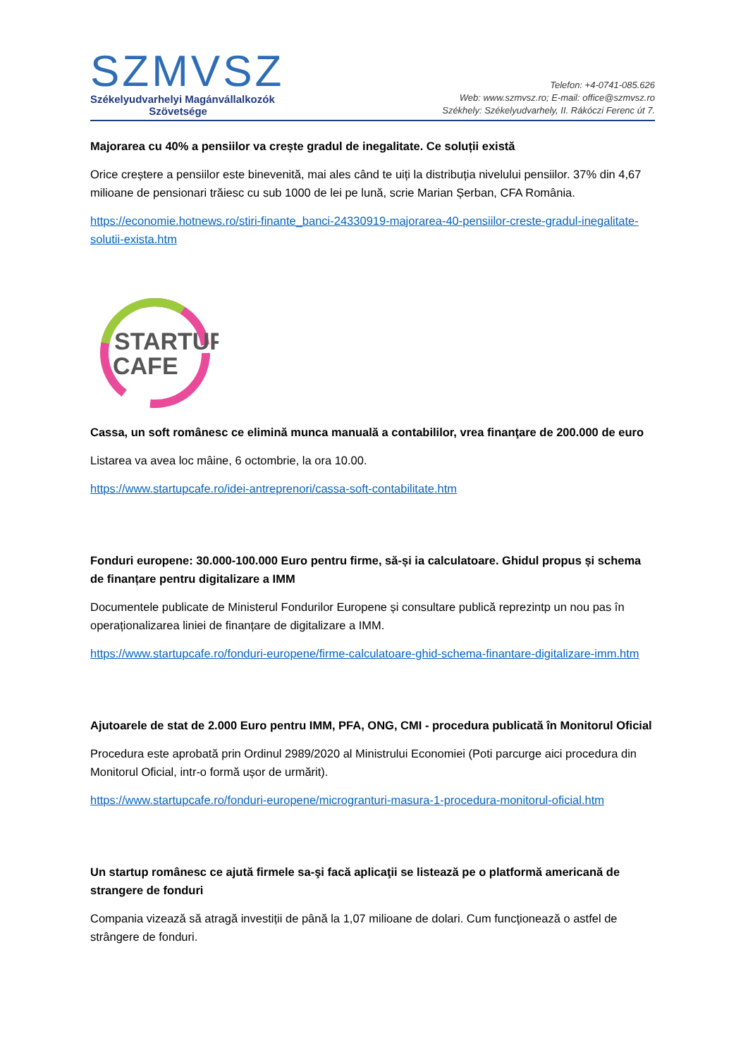SZMVSZ
Székelyudvarhelyi Magánvállalkozók
Szövetsége
Telefon: +4-0741-085.626
Web: www.szmvsz.ro; E-mail: office@szmvsz.ro
Székhely: Székelyudvarhely, II. Rákóczi Ferenc út 7.
Majorarea cu 40% a pensiilor va crește gradul de inegalitate. Ce soluții există
Orice creștere a pensiilor este binevenită, mai ales când te uiți la distribuția nivelului pensiilor. 37% din 4,67 milioane de pensionari trăiesc cu sub 1000 de lei pe lună, scrie Marian Șerban, CFA România.
https://economie.hotnews.ro/stiri-finante_banci-24330919-majorarea-40-pensiilor-creste-gradul-inegalitate-solutii-exista.htm
STARTUP
CAFE
Cassa, un soft românesc ce elimină munca manuală a contabililor, vrea finanţare de 200.000 de euro
Listarea va avea loc mâine, 6 octombrie, la ora 10.00.
https://www.startupcafe.ro/idei-antreprenori/cassa-soft-contabilitate.htm
Fonduri europene: 30.000-100.000 Euro pentru firme, să-și ia calculatoare. Ghidul propus și schema de finanțare pentru digitalizare a IMM
Documentele publicate de Ministerul Fondurilor Europene și consultare publică reprezintp un nou pas în operaționalizarea liniei de finanțare de digitalizare a IMM.
https://www.startupcafe.ro/fonduri-europene/firme-calculatoare-ghid-schema-finantare-digitalizare-imm.htm
Ajutoarele de stat de 2.000 Euro pentru IMM, PFA, ONG, CMI - procedura publicată în Monitorul Oficial
Procedura este aprobată prin Ordinul 2989/2020 al Ministrului Economiei (Poti parcurge aici procedura din Monitorul Oficial, intr-o formă ușor de urmărit).
https://www.startupcafe.ro/fonduri-europene/microgranturi-masura-1-procedura-monitorul-oficial.htm
Un startup românesc ce ajută firmele sa-şi facă aplicaţii se listează pe o platformă americană de strangere de fonduri
Compania vizează să atragă investiții de până la 1,07 milioane de dolari. Cum funcţionează o astfel de strângere de fonduri.